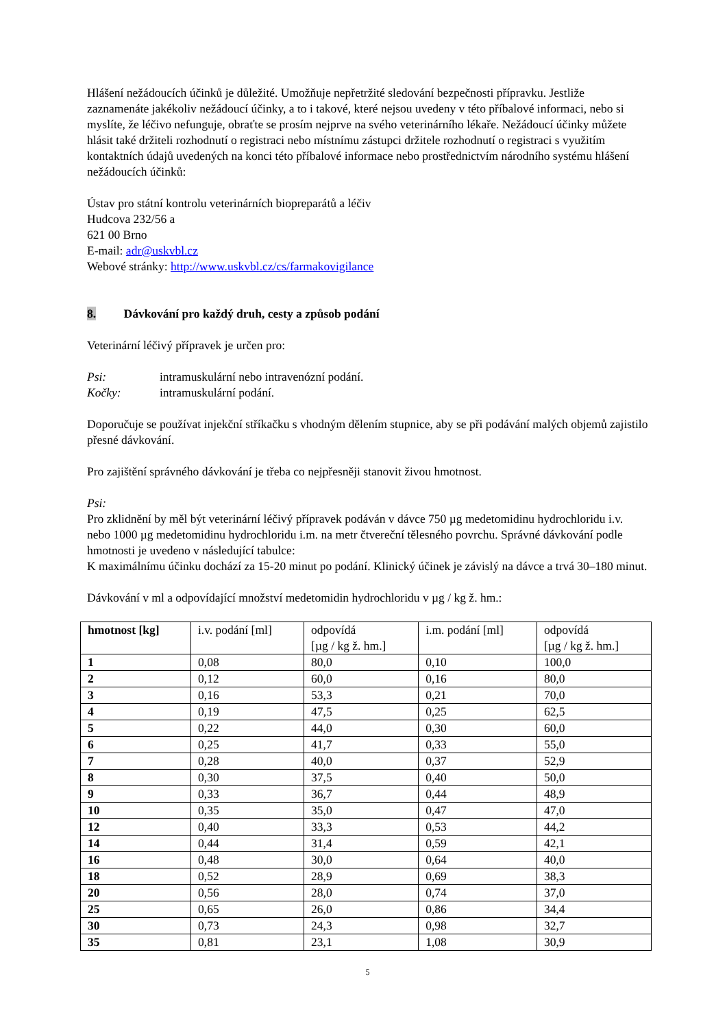Hlášení nežádoucích účinků je důležité. Umožňuje nepřetržité sledování bezpečnosti přípravku. Jestliže zaznamenáte jakékoliv nežádoucí účinky, a to i takové, které nejsou uvedeny v této příbalové informaci, nebo si myslíte, že léčivo nefunguje, obraťte se prosím nejprve na svého veterinárního lékaře. Nežádoucí účinky můžete hlásit také držiteli rozhodnutí o registraci nebo místnímu zástupci držitele rozhodnutí o registraci s využitím kontaktních údajů uvedených na konci této příbalové informace nebo prostřednictvím národního systému hlášení nežádoucích účinků:
Ústav pro státní kontrolu veterinárních biopreparátů a léčiv
Hudcova 232/56 a
621 00 Brno
E-mail: adr@uskvbl.cz
Webové stránky: http://www.uskvbl.cz/cs/farmakovigilance
8. Dávkování pro každý druh, cesty a způsob podání
Veterinární léčivý přípravek je určen pro:
Psi: intramuskulární nebo intravenózní podání.
Kočky: intramuskulární podání.
Doporučuje se používat injekční stříkačku s vhodným dělením stupnice, aby se při podávání malých objemů zajistilo přesné dávkování.
Pro zajištění správného dávkování je třeba co nejpřesněji stanovit živou hmotnost.
Psi:
Pro zklidnění by měl být veterinární léčivý přípravek podáván v dávce 750 µg medetomidinu hydrochloridu i.v. nebo 1000 µg medetomidinu hydrochloridu i.m. na metr čtvereční tělesného povrchu. Správné dávkování podle hmotnosti je uvedeno v následující tabulce:
K maximálnímu účinku dochází za 15-20 minut po podání. Klinický účinek je závislý na dávce a trvá 30–180 minut.
Dávkování v ml a odpovídající množství medetomidin hydrochloridu v µg / kg ž. hm.:
| hmotnost [kg] | i.v. podání [ml] | odpovídá [µg / kg ž. hm.] | i.m. podání [ml] | odpovídá [µg / kg ž. hm.] |
| --- | --- | --- | --- | --- |
| 1 | 0,08 | 80,0 | 0,10 | 100,0 |
| 2 | 0,12 | 60,0 | 0,16 | 80,0 |
| 3 | 0,16 | 53,3 | 0,21 | 70,0 |
| 4 | 0,19 | 47,5 | 0,25 | 62,5 |
| 5 | 0,22 | 44,0 | 0,30 | 60,0 |
| 6 | 0,25 | 41,7 | 0,33 | 55,0 |
| 7 | 0,28 | 40,0 | 0,37 | 52,9 |
| 8 | 0,30 | 37,5 | 0,40 | 50,0 |
| 9 | 0,33 | 36,7 | 0,44 | 48,9 |
| 10 | 0,35 | 35,0 | 0,47 | 47,0 |
| 12 | 0,40 | 33,3 | 0,53 | 44,2 |
| 14 | 0,44 | 31,4 | 0,59 | 42,1 |
| 16 | 0,48 | 30,0 | 0,64 | 40,0 |
| 18 | 0,52 | 28,9 | 0,69 | 38,3 |
| 20 | 0,56 | 28,0 | 0,74 | 37,0 |
| 25 | 0,65 | 26,0 | 0,86 | 34,4 |
| 30 | 0,73 | 24,3 | 0,98 | 32,7 |
| 35 | 0,81 | 23,1 | 1,08 | 30,9 |
5